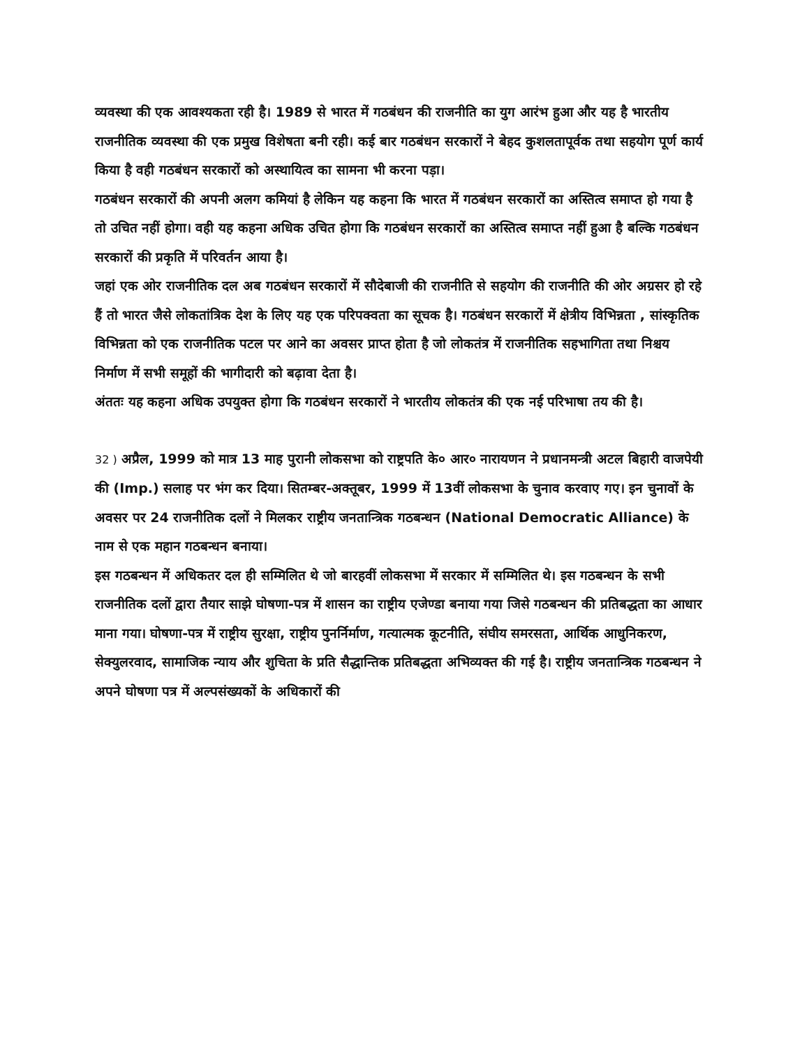व्यवस्था की एक आवश्यकता रही है। 1989 से भारत में गठबंधन की राजनीति का युग आरंभ हुआ और यह है भारतीय राजनीतिक व्यवस्था की एक प्रमुख विशेषता बनी रही। कई बार गठबंधन सरकारों ने बेहद कुशलतापूर्वक तथा सहयोग पूर्ण कार्य किया है वही गठबंधन सरकारों को अस्थायित्व का सामना भी करना पड़ा।
गठबंधन सरकारों की अपनी अलग कमियां है लेकिन यह कहना कि भारत में गठबंधन सरकारों का अस्तित्व समाप्त हो गया है तो उचित नहीं होगा। वही यह कहना अधिक उचित होगा कि गठबंधन सरकारों का अस्तित्व समाप्त नहीं हुआ है बल्कि गठबंधन सरकारों की प्रकृति में परिवर्तन आया है।
जहां एक ओर राजनीतिक दल अब गठबंधन सरकारों में सौदेबाजी की राजनीति से सहयोग की राजनीति की ओर अग्रसर हो रहे हैं तो भारत जैसे लोकतांत्रिक देश के लिए यह एक परिपक्वता का सूचक है। गठबंधन सरकारों में क्षेत्रीय विभिन्नता , सांस्कृतिक विभिन्नता को एक राजनीतिक पटल पर आने का अवसर प्राप्त होता है जो लोकतंत्र में राजनीतिक सहभागिता तथा निश्चय निर्माण में सभी समूहों की भागीदारी को बढ़ावा देता है।
अंततः यह कहना अधिक उपयुक्त होगा कि गठबंधन सरकारों ने भारतीय लोकतंत्र की एक नई परिभाषा तय की है।
32 ) अप्रैल, 1999 को मात्र 13 माह पुरानी लोकसभा को राष्ट्रपति के० आर० नारायणन ने प्रधानमन्त्री अटल बिहारी वाजपेयी की (Imp.) सलाह पर भंग कर दिया। सितम्बर-अक्तूबर, 1999 में 13वीं लोकसभा के चुनाव करवाए गए। इन चुनावों के अवसर पर 24 राजनीतिक दलों ने मिलकर राष्ट्रीय जनतान्त्रिक गठबन्धन (National Democratic Alliance) के नाम से एक महान गठबन्धन बनाया।
इस गठबन्धन में अधिकतर दल ही सम्मिलित थे जो बारहवीं लोकसभा में सरकार में सम्मिलित थे। इस गठबन्धन के सभी राजनीतिक दलों द्वारा तैयार साझे घोषणा-पत्र में शासन का राष्ट्रीय एजेण्डा बनाया गया जिसे गठबन्धन की प्रतिबद्धता का आधार माना गया। घोषणा-पत्र में राष्ट्रीय सुरक्षा, राष्ट्रीय पुनर्निर्माण, गत्यात्मक कूटनीति, संघीय समरसता, आर्थिक आधुनिकरण, सेक्युलरवाद, सामाजिक न्याय और शुचिता के प्रति सैद्धान्तिक प्रतिबद्धता अभिव्यक्त की गई है। राष्ट्रीय जनतान्त्रिक गठबन्धन ने अपने घोषणा पत्र में अल्पसंख्यकों के अधिकारों की